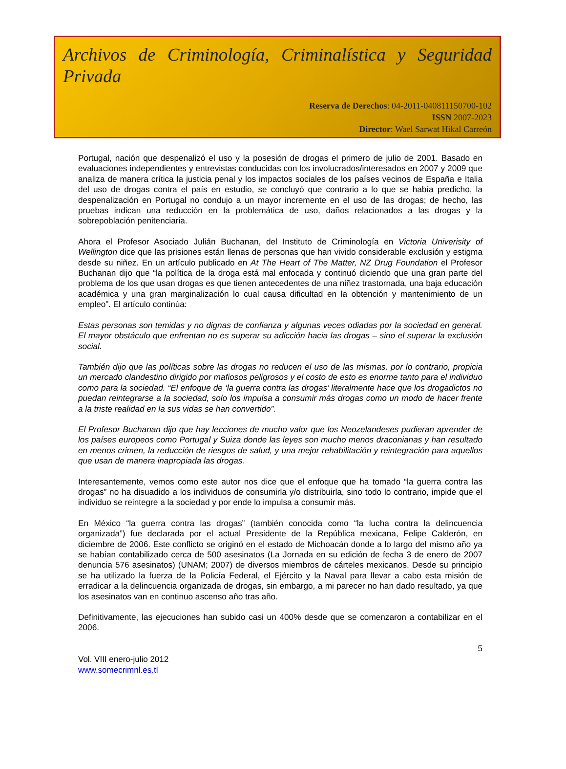Archivos de Criminología, Criminalística y Seguridad Privada
Reserva de Derechos: 04-2011-040811150700-102
ISSN 2007-2023
Director: Wael Sarwat Hikal Carreón
Portugal, nación que despenalizó el uso y la posesión de drogas el primero de julio de 2001. Basado en evaluaciones independientes y entrevistas conducidas con los involucrados/interesados en 2007 y 2009 que analiza de manera crítica la justicia penal y los impactos sociales de los países vecinos de España e Italia del uso de drogas contra el país en estudio, se concluyó que contrario a lo que se había predicho, la despenalización en Portugal no condujo a un mayor incremente en el uso de las drogas; de hecho, las pruebas indican una reducción en la problemática de uso, daños relacionados a las drogas y la sobrepoblación penitenciaria.
Ahora el Profesor Asociado Julián Buchanan, del Instituto de Criminología en Victoria Univerisity of Wellington dice que las prisiones están llenas de personas que han vivido considerable exclusión y estigma desde su niñez. En un artículo publicado en At The Heart of The Matter, NZ Drug Foundation el Profesor Buchanan dijo que “la política de la droga está mal enfocada y continuó diciendo que una gran parte del problema de los que usan drogas es que tienen antecedentes de una niñez trastornada, una baja educación académica y una gran marginalización lo cual causa dificultad en la obtención y mantenimiento de un empleo”. El artículo continúa:
Estas personas son temidas y no dignas de confianza y algunas veces odiadas por la sociedad en general. El mayor obstáculo que enfrentan no es superar su adicción hacia las drogas – sino el superar la exclusión social.
También dijo que las políticas sobre las drogas no reducen el uso de las mismas, por lo contrario, propicia un mercado clandestino dirigido por mafiosos peligrosos y el costo de esto es enorme tanto para el individuo como para la sociedad. “El enfoque de ‘la guerra contra las drogas’ literalmente hace que los drogadictos no puedan reintegrarse a la sociedad, solo los impulsa a consumir más drogas como un modo de hacer frente a la triste realidad en la sus vidas se han convertido”.
El Profesor Buchanan dijo que hay lecciones de mucho valor que los Neozelandeses pudieran aprender de los países europeos como Portugal y Suiza donde las leyes son mucho menos draconianas y han resultado en menos crimen, la reducción de riesgos de salud, y una mejor rehabilitación y reintegración para aquellos que usan de manera inapropiada las drogas.
Interesantemente, vemos como este autor nos dice que el enfoque que ha tomado “la guerra contra las drogas” no ha disuadido a los individuos de consumirla y/o distribuirla, sino todo lo contrario, impide que el individuo se reintegre a la sociedad y por ende lo impulsa a consumir más.
En México “la guerra contra las drogas” (también conocida como “la lucha contra la delincuencia organizada”) fue declarada por el actual Presidente de la República mexicana, Felipe Calderón, en diciembre de 2006. Este conflicto se originó en el estado de Michoacán donde a lo largo del mismo año ya se habían contabilizado cerca de 500 asesinatos (La Jornada en su edición de fecha 3 de enero de 2007 denuncia 576 asesinatos) (UNAM; 2007) de diversos miembros de cárteles mexicanos. Desde su principio se ha utilizado la fuerza de la Policía Federal, el Ejército y la Naval para llevar a cabo esta misión de erradicar a la delincuencia organizada de drogas, sin embargo, a mi parecer no han dado resultado, ya que los asesinatos van en continuo ascenso año tras año.
Definitivamente, las ejecuciones han subido casi un 400% desde que se comenzaron a contabilizar en el 2006.
5
Vol. VIII enero-julio 2012
www.somecrimnl.es.tl